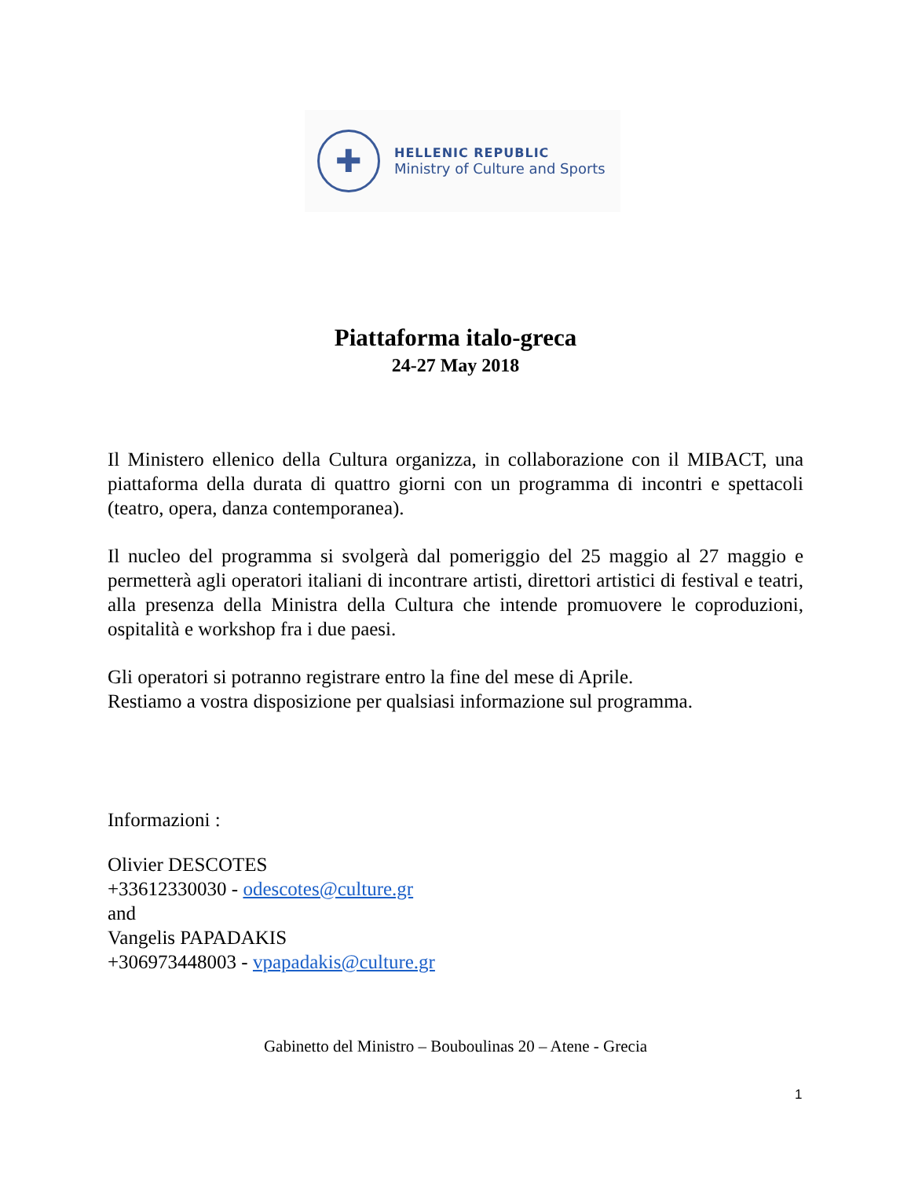✚
HELLENIC REPUBLIC
Ministry of Culture and Sports
Piattaforma italo-greca
24-27 May 2018
Il Ministero ellenico della Cultura organizza, in collaborazione con il MIBACT, una piattaforma della durata di quattro giorni con un programma di incontri e spettacoli (teatro, opera, danza contemporanea).
Il nucleo del programma si svolgerà dal pomeriggio del 25 maggio al 27 maggio e permetterà agli operatori italiani di incontrare artisti, direttori artistici di festival e teatri, alla presenza della Ministra della Cultura che intende promuovere le coproduzioni, ospitalità e workshop fra i due paesi.
Gli operatori si potranno registrare entro la fine del mese di Aprile.
Restiamo a vostra disposizione per qualsiasi informazione sul programma.
Informazioni :
Olivier DESCOTES
+33612330030 - odescotes@culture.gr
and
Vangelis PAPADAKIS
+306973448003 - vpapadakis@culture.gr
Gabinetto del Ministro – Bouboulinas 20 – Atene - Grecia
1